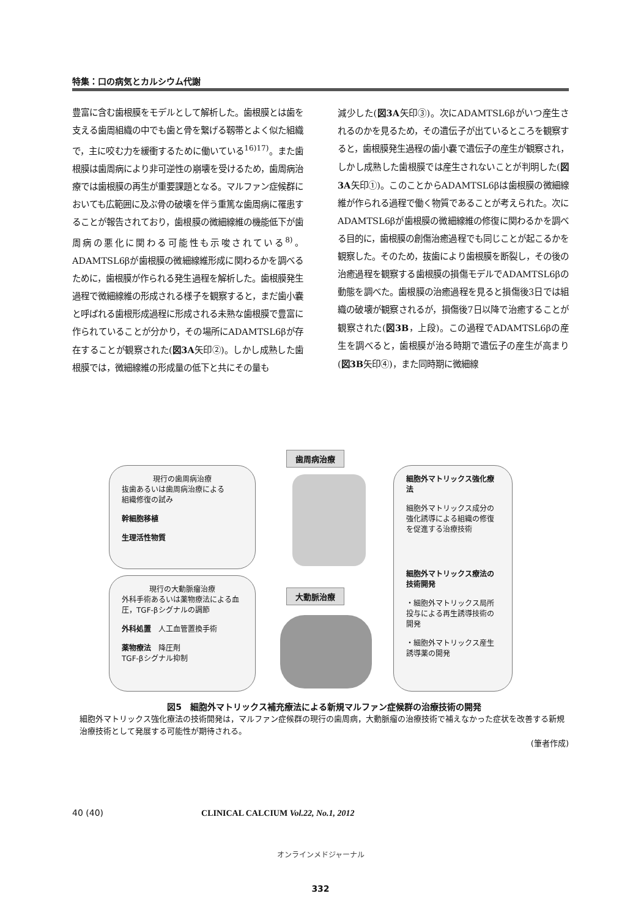特集：口の病気とカルシウム代謝
豊富に含む歯根膜をモデルとして解析した。歯根膜とは歯を支える歯周組織の中でも歯と骨を繋げる靱帯とよく似た組織で，主に咬む力を緩衝するために働いている<sup>16)17)</sup>。また歯根膜は歯周病により非可逆性の崩壊を受けるため，歯周病治療では歯根膜の再生が重要課題となる。マルファン症候群においても広範囲に及ぶ骨の破壊を伴う重篤な歯周病に罹患することが報告されており，歯根膜の微細線維の機能低下が歯周病の悪化に関わる可能性も示唆されている<sup>8)</sup>。ADAMTSL6βが歯根膜の微細線維形成に関わるかを調べるために，歯根膜が作られる発生過程を解析した。歯根膜発生過程で微細線維の形成される様子を観察すると，まだ歯小嚢と呼ばれる歯根形成過程に形成される未熟な歯根膜で豊富に作られていることが分かり，その場所にADAMTSL6βが存在することが観察された(図3A矢印②)。しかし成熟した歯根膜では，微細線維の形成量の低下と共にその量も
減少した(図3A矢印③)。次にADAMTSL6βがいつ産生されるのかを見るため，その遺伝子が出ているところを観察すると，歯根膜発生過程の歯小嚢で遺伝子の産生が観察され，しかし成熟した歯根膜では産生されないことが判明した(図3A矢印①)。このことからADAMTSL6βは歯根膜の微細線維が作られる過程で働く物質であることが考えられた。次にADAMTSL6βが歯根膜の微細線維の修復に関わるかを調べる目的に，歯根膜の創傷治癒過程でも同じことが起こるかを観察した。そのため，抜歯により歯根膜を断裂し，その後の治癒過程を観察する歯根膜の損傷モデルでADAMTSL6βの動態を調べた。歯根膜の治癒過程を見ると損傷後3日では組織の破壊が観察されるが，損傷後7日以降で治癒することが観察された(図3B，上段)。この過程でADAMTSL6βの産生を調べると，歯根膜が治る時期で遺伝子の産生が高まり(図3B矢印④)，また同時期に微細線
歯周病治療
現行の歯周病治療
抜歯あるいは歯周病治療による
組織修復の試み
幹細胞移植
生理活性物質
現行の大動脈瘤治療
外科手術あるいは薬物療法による血圧，TGF-βシグナルの調節
外科処置　人工血管置換手術
薬物療法　降圧剤
TGF-βシグナル抑制
大動脈治療
細胞外マトリックス強化療法
細胞外マトリックス成分の強化誘導による組織の修復を促進する治療技術
細胞外マトリックス療法の技術開発
・細胞外マトリックス局所投与による再生誘導技術の開発
・細胞外マトリックス産生誘導薬の開発
図5　細胞外マトリックス補充療法による新規マルファン症候群の治療技術の開発
細胞外マトリックス強化療法の技術開発は，マルファン症候群の現行の歯周病，大動脈瘤の治療技術で補えなかった症状を改善する新規治療技術として発展する可能性が期待される。
(筆者作成)
40 (40) CLINICAL CALCIUM Vol.22, No.1, 2012
オンラインメドジャーナル
332